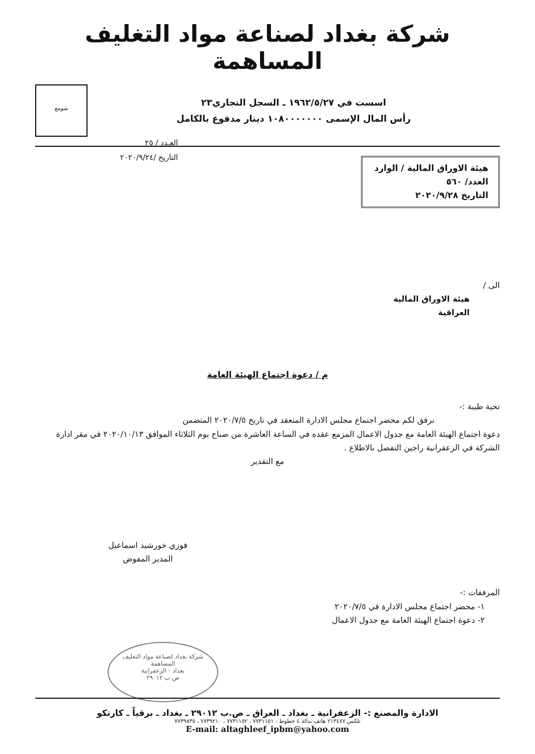شركة بغداد لصناعة مواد التغليف المساهمة
اسست في ١٩٦٢/٥/٢٧ ـ السجل التجاري٢٣
رأس المال الإسمى ١٠٨٠٠٠٠٠٠٠ دينار مدفوع بالكامل
شومع
هيئة الاوراق المالية / الوارد
العدد/ ٥٦٠
التاريخ ٢٠٢٠/٩/٢٨
العـدد / ٢٥
التاريخ /٢٠٢٠/٩/٢٤
الى /
هيئة الاوراق المالية
العراقية
م / دعوة اجتماع الهيئة العامة
تحية طيبة :-
نرفق لكم محضر اجتماع مجلس الادارة المنعقد في تاريخ ٢٠٢٠/٧/٥ المتضمن
دعوة اجتماع الهيئة العامة مع جدول الاعمال المزمع عقده في الساعة العاشرة من صباح يوم الثلاثاء الموافق ٢٠٢٠/١٠/١٣ في مقر ادارة الشركة في الزعفرانية راجين التفضل بالاطلاع .
مع التقدير
فوزي خورشيد اسماعيل
المدير المفوض
المرفقات :-
١- محضر اجتماع مجلس الادارة في ٢٠٢٠/٧/٥
٢- دعوة اجتماع الهيئة العامة مع جدول الاعمال
شركة بغداد لصناعة مواد التغليف
المساهمة
بغداد - الزعفرانية
ص ب ٢٩٠١٢
الادارة والمصنع :- الزعفرانية ـ بغداد ـ العراق ـ ص.ب ٢٩٠١٢ ـ بغداد ـ برقياً ـ كارتكو
تلكس ٢١٣٤٧٧ هاتف بدالة ٤ خطوط : ٧٧٣١١٥١ ، ٧٧٣١١٥٢ ، ٧٧٣٩٢١٠ ، ٧٧٣٩٨٣٥
E-mail: altaghleef_ipbm@yahoo.com